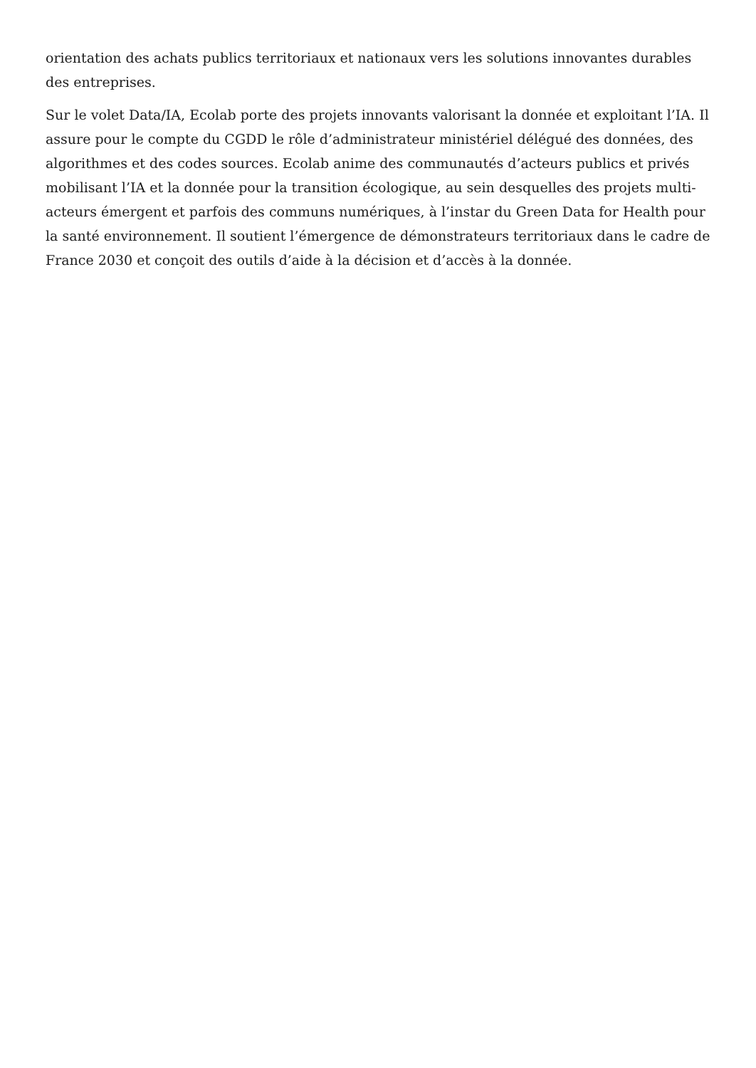orientation des achats publics territoriaux et nationaux vers les solutions innovantes durables des entreprises.
Sur le volet Data/IA, Ecolab porte des projets innovants valorisant la donnée et exploitant l’IA. Il assure pour le compte du CGDD le rôle d’administrateur ministériel délégué des données, des algorithmes et des codes sources. Ecolab anime des communautés d’acteurs publics et privés mobilisant l’IA et la donnée pour la transition écologique, au sein desquelles des projets multi-acteurs émergent et parfois des communs numériques, à l’instar du Green Data for Health pour la santé environnement. Il soutient l’émergence de démonstrateurs territoriaux dans le cadre de France 2030 et conçoit des outils d’aide à la décision et d’accès à la donnée.